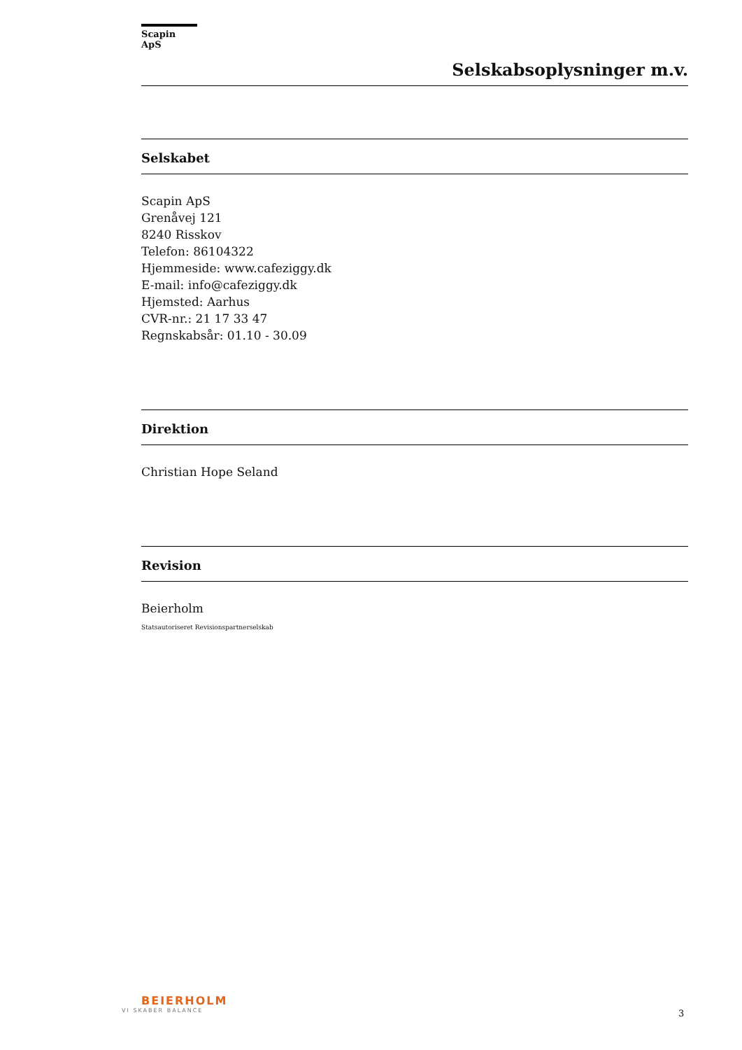Scapin ApS
Selskabsoplysninger m.v.
Selskabet
Scapin ApS
Grenåvej 121
8240 Risskov
Telefon: 86104322
Hjemmeside: www.cafeziggy.dk
E-mail: info@cafeziggy.dk
Hjemsted: Aarhus
CVR-nr.: 21 17 33 47
Regnskabsår: 01.10 - 30.09
Direktion
Christian Hope Seland
Revision
Beierholm
Statsautoriseret Revisionspartnerselskab
BEIERHOLM
VI SKABER BALANCE
3